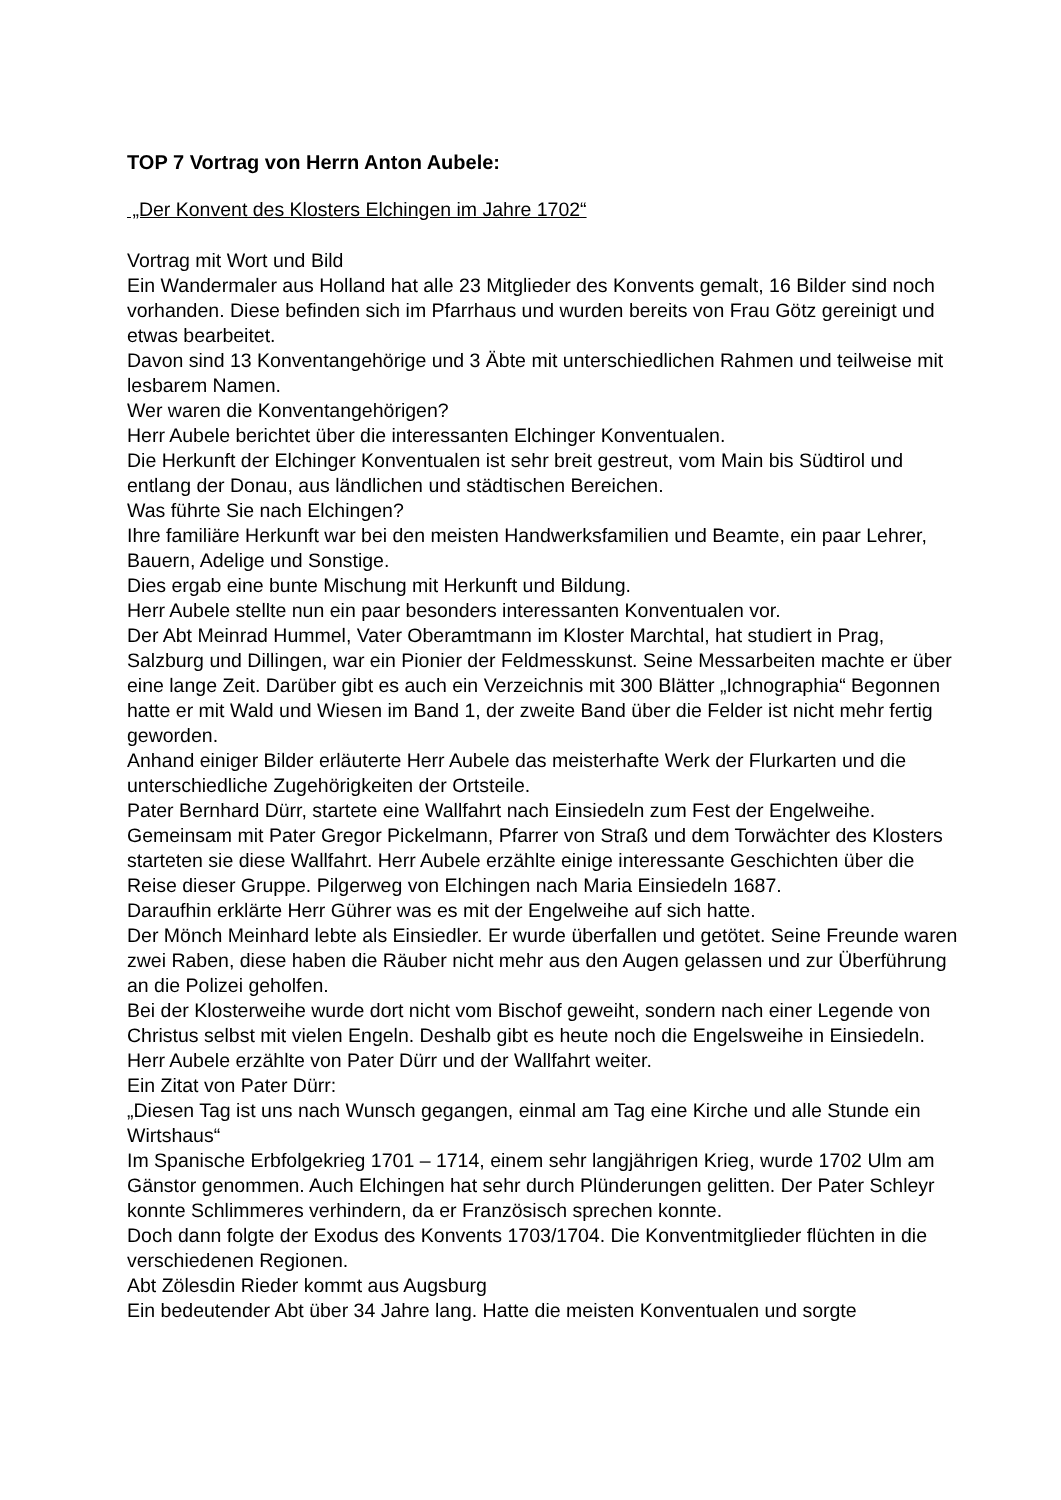TOP 7 Vortrag von Herrn Anton Aubele:
„Der Konvent des Klosters Elchingen im Jahre 1702“
Vortrag mit Wort und Bild
Ein Wandermaler aus Holland hat alle 23 Mitglieder des Konvents gemalt, 16 Bilder sind noch vorhanden. Diese befinden sich im Pfarrhaus und wurden bereits von Frau Götz gereinigt und etwas bearbeitet.
Davon sind 13 Konventangehörige und 3 Äbte mit unterschiedlichen Rahmen und teilweise mit lesbarem Namen.
Wer waren die Konventangehörigen?
Herr Aubele berichtet über die interessanten Elchinger Konventualen.
Die Herkunft der Elchinger Konventualen ist sehr breit gestreut, vom Main bis Südtirol und entlang der Donau, aus ländlichen und städtischen Bereichen.
Was führte Sie nach Elchingen?
Ihre familiäre Herkunft war bei den meisten Handwerksfamilien und Beamte, ein paar Lehrer, Bauern, Adelige und Sonstige.
Dies ergab eine bunte Mischung mit Herkunft und Bildung.
Herr Aubele stellte nun ein paar besonders interessanten Konventualen vor.
Der Abt Meinrad Hummel, Vater Oberamtmann im Kloster Marchtal, hat studiert in Prag, Salzburg und Dillingen, war ein Pionier der Feldmesskunst. Seine Messarbeiten machte er über eine lange Zeit. Darüber gibt es auch ein Verzeichnis mit 300 Blätter „Ichnographia“ Begonnen hatte er mit Wald und Wiesen im Band 1, der zweite Band über die Felder ist nicht mehr fertig geworden.
Anhand einiger Bilder erläuterte Herr Aubele das meisterhafte Werk der Flurkarten und die unterschiedliche Zugehörigkeiten der Ortsteile.
Pater Bernhard Dürr, startete eine Wallfahrt nach Einsiedeln zum Fest der Engelweihe. Gemeinsam mit Pater Gregor Pickelmann, Pfarrer von Straß und dem Torwächter des Klosters starteten sie diese Wallfahrt. Herr Aubele erzählte einige interessante Geschichten über die Reise dieser Gruppe. Pilgerweg von Elchingen nach Maria Einsiedeln 1687.
Daraufhin erklärte Herr Gührer was es mit der Engelweihe auf sich hatte.
Der Mönch Meinhard lebte als Einsiedler. Er wurde überfallen und getötet. Seine Freunde waren zwei Raben, diese haben die Räuber nicht mehr aus den Augen gelassen und zur Überführung an die Polizei geholfen.
Bei der Klosterweihe wurde dort nicht vom Bischof geweiht, sondern nach einer Legende von Christus selbst mit vielen Engeln. Deshalb gibt es heute noch die Engelsweihe in Einsiedeln.
Herr Aubele erzählte von Pater Dürr und der Wallfahrt weiter.
Ein Zitat von Pater Dürr:
„Diesen Tag ist uns nach Wunsch gegangen, einmal am Tag eine Kirche und alle Stunde ein Wirtshaus“
Im Spanische Erbfolgekrieg 1701 – 1714, einem sehr langjährigen Krieg, wurde 1702 Ulm am Gänstor genommen. Auch Elchingen hat sehr durch Plünderungen gelitten. Der Pater Schleyr konnte Schlimmeres verhindern, da er Französisch sprechen konnte.
Doch dann folgte der Exodus des Konvents 1703/1704. Die Konventmitglieder flüchten in die verschiedenen Regionen.
Abt Zölesdin Rieder kommt aus Augsburg
Ein bedeutender Abt über 34 Jahre lang. Hatte die meisten Konventualen und sorgte